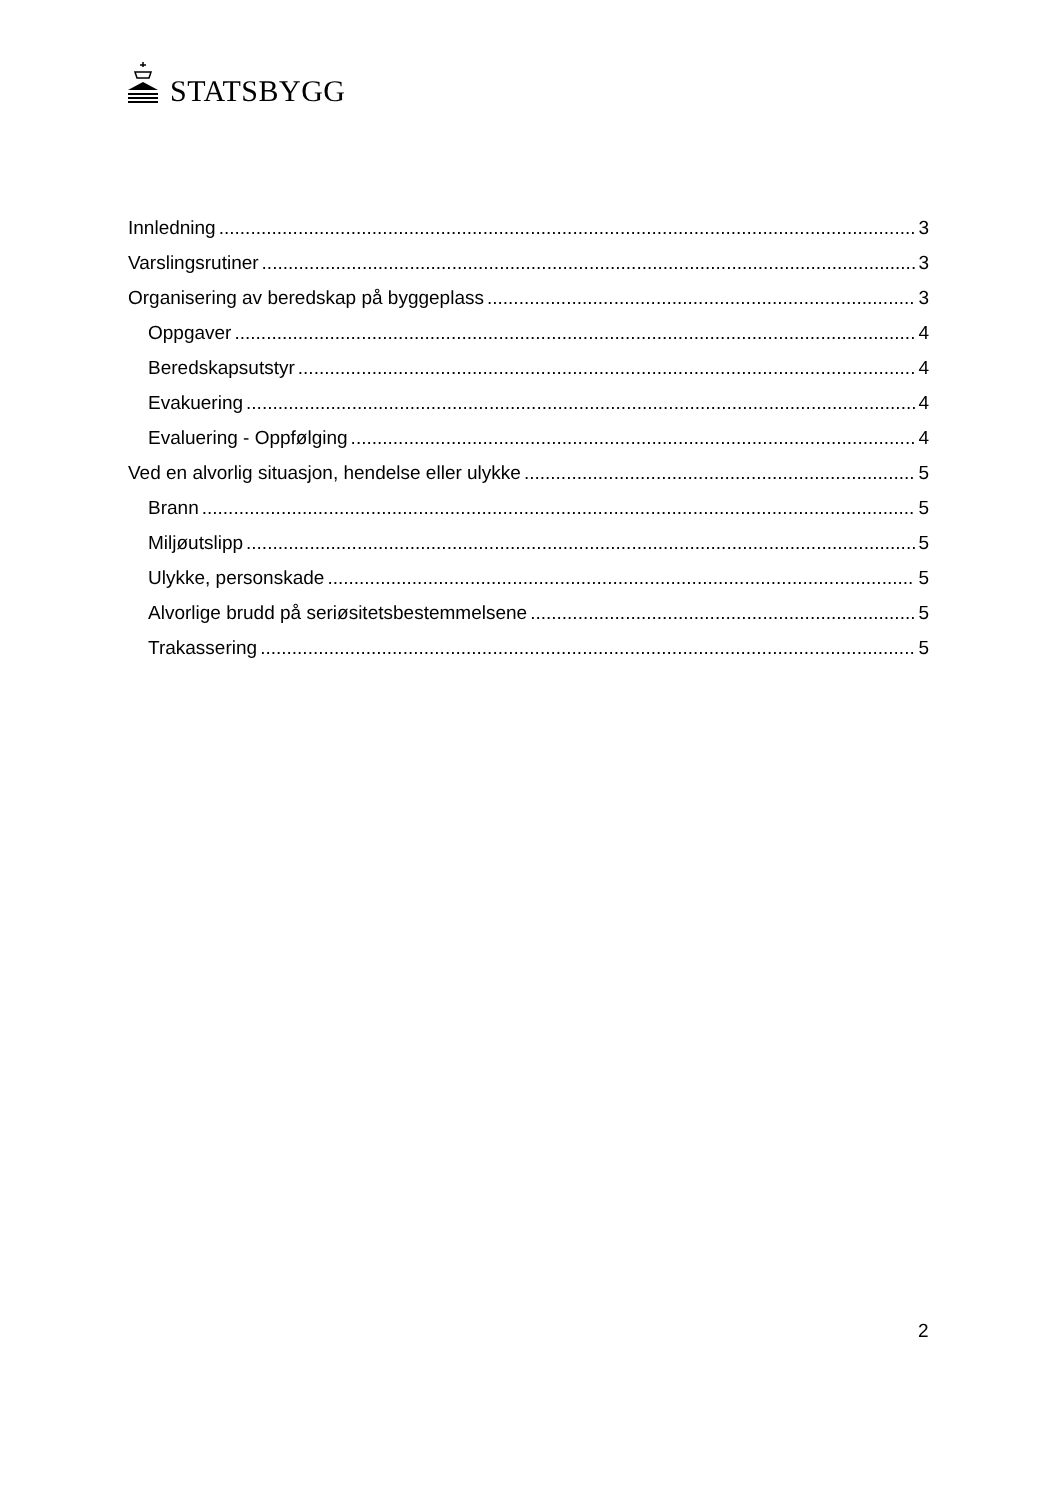STATSBYGG
Innledning 3
Varslingsrutiner 3
Organisering av beredskap på byggeplass 3
Oppgaver 4
Beredskapsutstyr 4
Evakuering 4
Evaluering - Oppfølging 4
Ved en alvorlig situasjon, hendelse eller ulykke 5
Brann 5
Miljøutslipp 5
Ulykke, personskade 5
Alvorlige brudd på seriøsitetsbestemmelsene 5
Trakassering 5
2